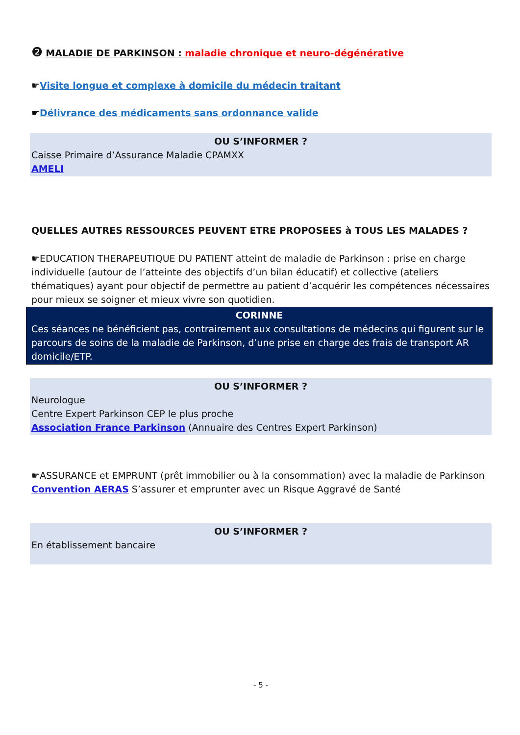❷ MALADIE DE PARKINSON : maladie chronique et neuro-dégénérative
☛Visite longue et complexe à domicile du médecin traitant
☛Délivrance des médicaments sans ordonnance valide
OU S’INFORMER ?
Caisse Primaire d’Assurance Maladie CPAMXX
AMELI
QUELLES AUTRES RESSOURCES PEUVENT ETRE PROPOSEES à TOUS LES MALADES ?
☛EDUCATION THERAPEUTIQUE DU PATIENT atteint de maladie de Parkinson : prise en charge individuelle (autour de l’atteinte des objectifs d’un bilan éducatif) et collective (ateliers thématiques) ayant pour objectif de permettre au patient d’acquérir les compétences nécessaires pour mieux se soigner et mieux vivre son quotidien.
CORINNE
Ces séances ne bénéficient pas, contrairement aux consultations de médecins qui figurent sur le parcours de soins de la maladie de Parkinson, d’une prise en charge des frais de transport AR domicile/ETP.
OU S’INFORMER ?
Neurologue
Centre Expert Parkinson CEP le plus proche
Association France Parkinson (Annuaire des Centres Expert Parkinson)
☛ASSURANCE et EMPRUNT (prêt immobilier ou à la consommation) avec la maladie de Parkinson
Convention AERAS S’assurer et emprunter avec un Risque Aggravé de Santé
OU S’INFORMER ?
En établissement bancaire
- 5 -